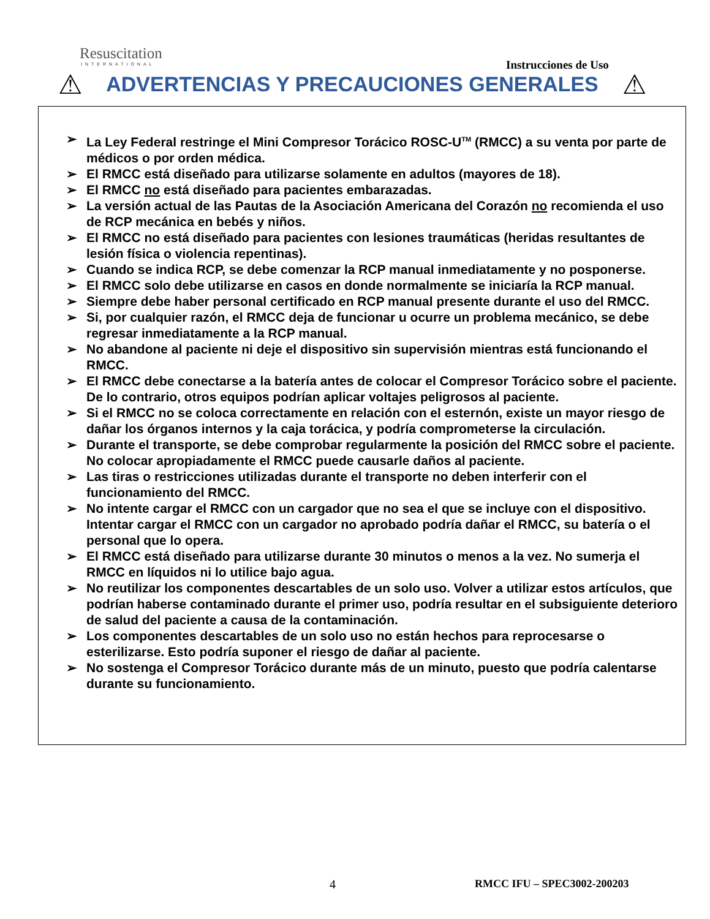Resuscitation
INTERNATIONAL
Instrucciones de Uso
⚠ ADVERTENCIAS Y PRECAUCIONES GENERALES ⚠
➢ La Ley Federal restringe el Mini Compresor Torácico ROSC-U<sup>TM</sup> (RMCC) a su venta por parte de médicos o por orden médica.
➢ El RMCC está diseñado para utilizarse solamente en adultos (mayores de 18).
➢ El RMCC no está diseñado para pacientes embarazadas.
➢ La versión actual de las Pautas de la Asociación Americana del Corazón no recomienda el uso de RCP mecánica en bebés y niños.
➢ El RMCC no está diseñado para pacientes con lesiones traumáticas (heridas resultantes de lesión física o violencia repentinas).
➢ Cuando se indica RCP, se debe comenzar la RCP manual inmediatamente y no posponerse.
➢ El RMCC solo debe utilizarse en casos en donde normalmente se iniciaría la RCP manual.
➢ Siempre debe haber personal certificado en RCP manual presente durante el uso del RMCC.
➢ Si, por cualquier razón, el RMCC deja de funcionar u ocurre un problema mecánico, se debe regresar inmediatamente a la RCP manual.
➢ No abandone al paciente ni deje el dispositivo sin supervisión mientras está funcionando el RMCC.
➢ El RMCC debe conectarse a la batería antes de colocar el Compresor Torácico sobre el paciente. De lo contrario, otros equipos podrían aplicar voltajes peligrosos al paciente.
➢ Si el RMCC no se coloca correctamente en relación con el esternón, existe un mayor riesgo de dañar los órganos internos y la caja torácica, y podría comprometerse la circulación.
➢ Durante el transporte, se debe comprobar regularmente la posición del RMCC sobre el paciente. No colocar apropiadamente el RMCC puede causarle daños al paciente.
➢ Las tiras o restricciones utilizadas durante el transporte no deben interferir con el funcionamiento del RMCC.
➢ No intente cargar el RMCC con un cargador que no sea el que se incluye con el dispositivo. Intentar cargar el RMCC con un cargador no aprobado podría dañar el RMCC, su batería o el personal que lo opera.
➢ El RMCC está diseñado para utilizarse durante 30 minutos o menos a la vez. No sumerja el RMCC en líquidos ni lo utilice bajo agua.
➢ No reutilizar los componentes descartables de un solo uso. Volver a utilizar estos artículos, que podrían haberse contaminado durante el primer uso, podría resultar en el subsiguiente deterioro de salud del paciente a causa de la contaminación.
➢ Los componentes descartables de un solo uso no están hechos para reprocesarse o esterilizarse. Esto podría suponer el riesgo de dañar al paciente.
➢ No sostenga el Compresor Torácico durante más de un minuto, puesto que podría calentarse durante su funcionamiento.
4 RMCC IFU – SPEC3002-200203